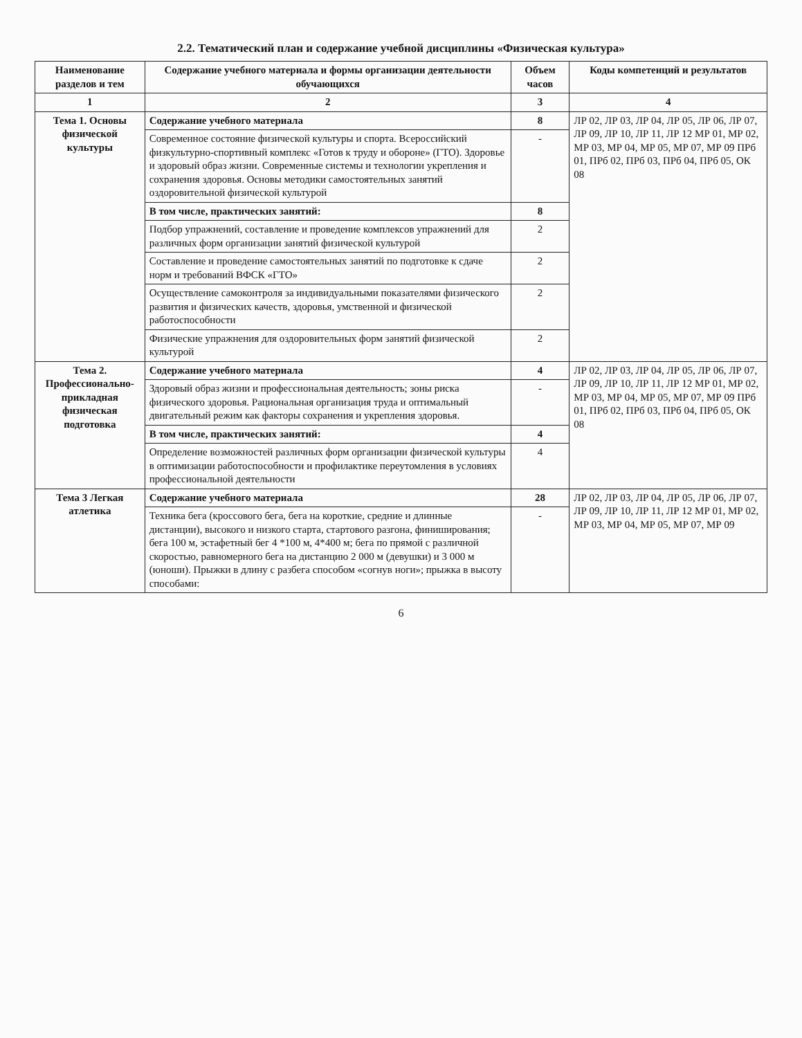2.2. Тематический план и содержание учебной дисциплины «Физическая культура»
| Наименование разделов и тем | Содержание учебного материала и формы организации деятельности обучающихся | Объем часов | Коды компетенций и результатов |
| --- | --- | --- | --- |
| 1 | 2 | 3 | 4 |
| Тема 1. Основы физической культуры | Содержание учебного материала | 8 | ЛР 02, ЛР 03, ЛР 04, ЛР 05, ЛР 06, ЛР 07, ЛР 09, ЛР 10, ЛР 11, ЛР 12 МР 01, МР 02, МР 03, МР 04, МР 05, МР 07, МР 09 ПРб 01, ПРб 02, ПРб 03, ПРб 04, ПРб 05, ОК 08 |
| | Современное состояние физической культуры и спорта. Всероссийский физкультурно-спортивный комплекс «Готов к труду и обороне» (ГТО). Здоровье и здоровый образ жизни. Современные системы и технологии укрепления и сохранения здоровья. Основы методики самостоятельных занятий оздоровительной физической культурой | - | |
| | В том числе, практических занятий: | 8 | |
| | Подбор упражнений, составление и проведение комплексов упражнений для различных форм организации занятий физической культурой | 2 | |
| | Составление и проведение самостоятельных занятий по подготовке к сдаче норм и требований ВФСК «ГТО» | 2 | |
| | Осуществление самоконтроля за индивидуальными показателями физического развития и физических качеств, здоровья, умственной и физической работоспособности | 2 | |
| | Физические упражнения для оздоровительных форм занятий физической культурой | 2 | |
| Тема 2. Профессионально-прикладная физическая подготовка | Содержание учебного материала | 4 | ЛР 02, ЛР 03, ЛР 04, ЛР 05, ЛР 06, ЛР 07, ЛР 09, ЛР 10, ЛР 11, ЛР 12 МР 01, МР 02, МР 03, МР 04, МР 05, МР 07, МР 09 ПРб 01, ПРб 02, ПРб 03, ПРб 04, ПРб 05, ОК 08 |
| | Здоровый образ жизни и профессиональная деятельность; зоны риска физического здоровья. Рациональная организация труда и оптимальный двигательный режим как факторы сохранения и укрепления здоровья. | - | |
| | В том числе, практических занятий: | 4 | |
| | Определение возможностей различных форм организации физической культуры в оптимизации работоспособности и профилактике переутомления в условиях профессиональной деятельности | 4 | |
| Тема 3 Легкая атлетика | Содержание учебного материала | 28 | ЛР 02, ЛР 03, ЛР 04, ЛР 05, ЛР 06, ЛР 07, ЛР 09, ЛР 10, ЛР 11, ЛР 12 МР 01, МР 02, МР 03, МР 04, МР 05, МР 07, МР 09 |
| | Техника бега (кроссового бега, бега на короткие, средние и длинные дистанции), высокого и низкого старта, стартового разгона, финиширования; бега 100 м, эстафетный бег 4 *100 м, 4*400 м; бега по прямой с различной скоростью, равномерного бега на дистанцию 2 000 м (девушки) и 3 000 м (юноши). Прыжки в длину с разбега способом «согнув ноги»; прыжка в высоту способами: | - | |
6